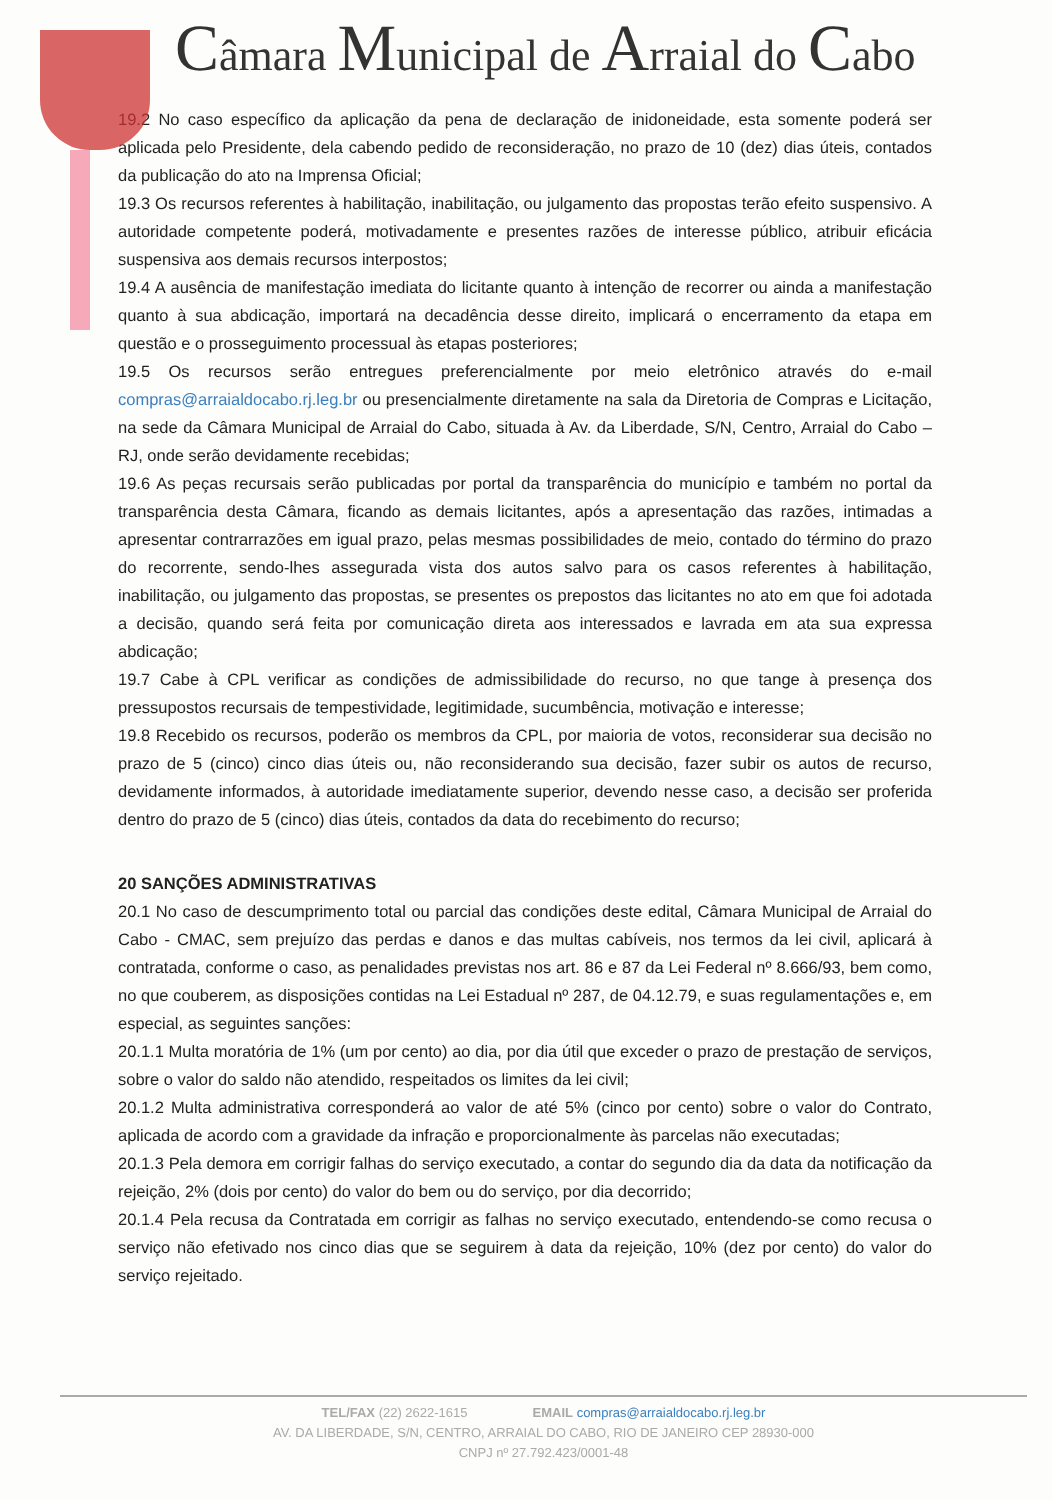Câmara Municipal de Arraial do Cabo
19.2 No caso específico da aplicação da pena de declaração de inidoneidade, esta somente poderá ser aplicada pelo Presidente, dela cabendo pedido de reconsideração, no prazo de 10 (dez) dias úteis, contados da publicação do ato na Imprensa Oficial;
19.3 Os recursos referentes à habilitação, inabilitação, ou julgamento das propostas terão efeito suspensivo. A autoridade competente poderá, motivadamente e presentes razões de interesse público, atribuir eficácia suspensiva aos demais recursos interpostos;
19.4 A ausência de manifestação imediata do licitante quanto à intenção de recorrer ou ainda a manifestação quanto à sua abdicação, importará na decadência desse direito, implicará o encerramento da etapa em questão e o prosseguimento processual às etapas posteriores;
19.5 Os recursos serão entregues preferencialmente por meio eletrônico através do e-mail compras@arraialdocabo.rj.leg.br ou presencialmente diretamente na sala da Diretoria de Compras e Licitação, na sede da Câmara Municipal de Arraial do Cabo, situada à Av. da Liberdade, S/N, Centro, Arraial do Cabo – RJ, onde serão devidamente recebidas;
19.6 As peças recursais serão publicadas por portal da transparência do município e também no portal da transparência desta Câmara, ficando as demais licitantes, após a apresentação das razões, intimadas a apresentar contrarrazões em igual prazo, pelas mesmas possibilidades de meio, contado do término do prazo do recorrente, sendo-lhes assegurada vista dos autos salvo para os casos referentes à habilitação, inabilitação, ou julgamento das propostas, se presentes os prepostos das licitantes no ato em que foi adotada a decisão, quando será feita por comunicação direta aos interessados e lavrada em ata sua expressa abdicação;
19.7 Cabe à CPL verificar as condições de admissibilidade do recurso, no que tange à presença dos pressupostos recursais de tempestividade, legitimidade, sucumbência, motivação e interesse;
19.8 Recebido os recursos, poderão os membros da CPL, por maioria de votos, reconsiderar sua decisão no prazo de 5 (cinco) cinco dias úteis ou, não reconsiderando sua decisão, fazer subir os autos de recurso, devidamente informados, à autoridade imediatamente superior, devendo nesse caso, a decisão ser proferida dentro do prazo de 5 (cinco) dias úteis, contados da data do recebimento do recurso;
20 SANÇÕES ADMINISTRATIVAS
20.1 No caso de descumprimento total ou parcial das condições deste edital, Câmara Municipal de Arraial do Cabo - CMAC, sem prejuízo das perdas e danos e das multas cabíveis, nos termos da lei civil, aplicará à contratada, conforme o caso, as penalidades previstas nos art. 86 e 87 da Lei Federal nº 8.666/93, bem como, no que couberem, as disposições contidas na Lei Estadual nº 287, de 04.12.79, e suas regulamentações e, em especial, as seguintes sanções:
20.1.1 Multa moratória de 1% (um por cento) ao dia, por dia útil que exceder o prazo de prestação de serviços, sobre o valor do saldo não atendido, respeitados os limites da lei civil;
20.1.2 Multa administrativa corresponderá ao valor de até 5% (cinco por cento) sobre o valor do Contrato, aplicada de acordo com a gravidade da infração e proporcionalmente às parcelas não executadas;
20.1.3 Pela demora em corrigir falhas do serviço executado, a contar do segundo dia da data da notificação da rejeição, 2% (dois por cento) do valor do bem ou do serviço, por dia decorrido;
20.1.4 Pela recusa da Contratada em corrigir as falhas no serviço executado, entendendo-se como recusa o serviço não efetivado nos cinco dias que se seguirem à data da rejeição, 10% (dez por cento) do valor do serviço rejeitado.
TEL/FAX (22) 2622-1615 EMAIL compras@arraialdocabo.rj.leg.br
AV. DA LIBERDADE, S/N, CENTRO, ARRAIAL DO CABO, RIO DE JANEIRO CEP 28930-000
CNPJ nº 27.792.423/0001-48